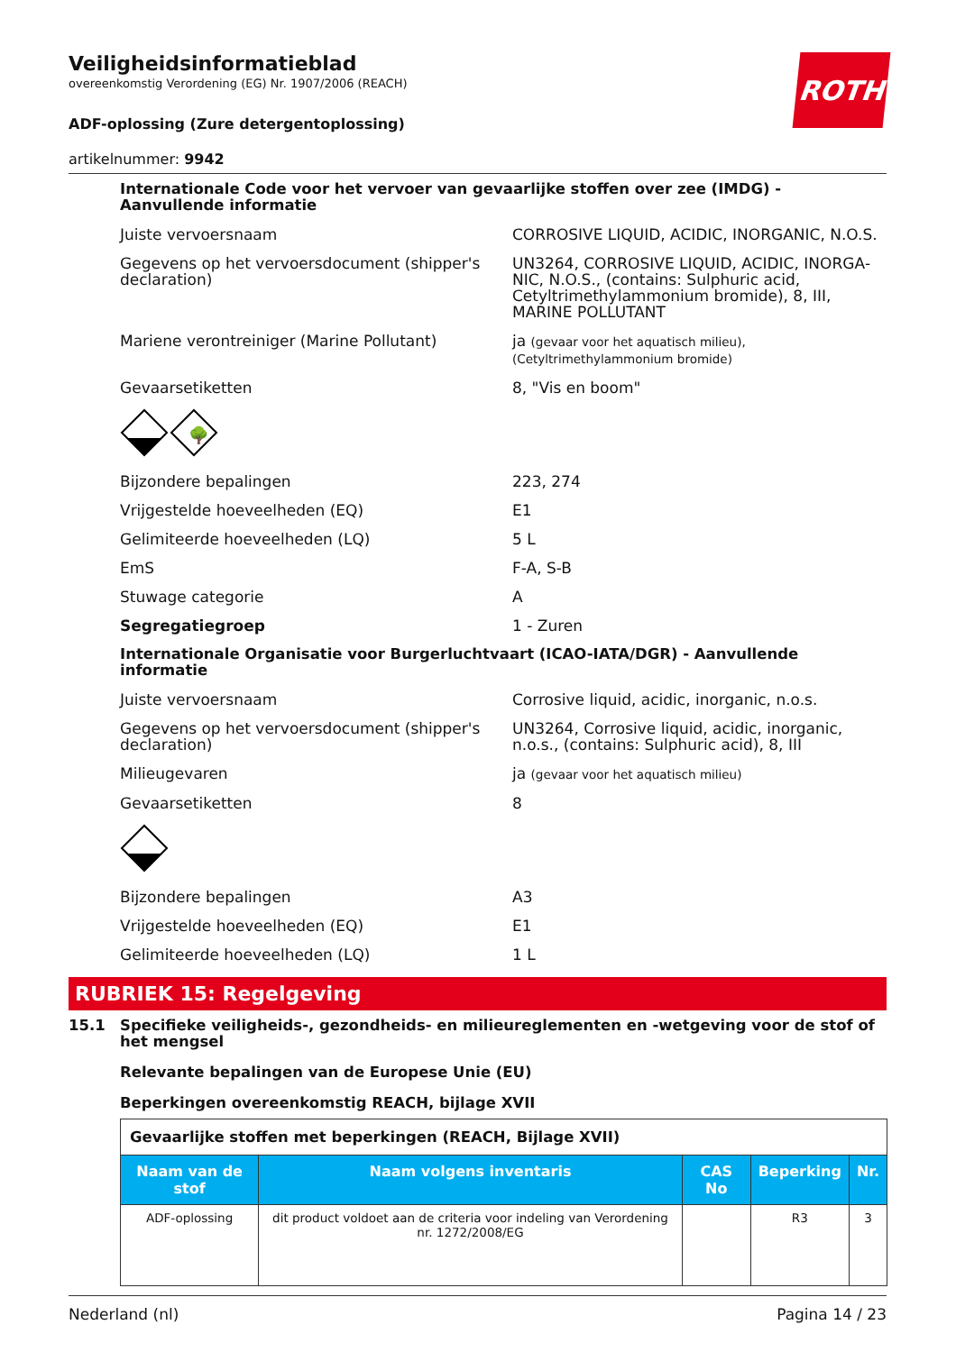Veiligheidsinformatieblad
overeenkomstig Verordening (EG) Nr. 1907/2006 (REACH)
ROTH
ADF-oplossing (Zure detergentoplossing)
artikelnummer: 9942
Internationale Code voor het vervoer van gevaarlijke stoffen over zee (IMDG) - Aanvullende informatie
Juiste vervoersnaam CORROSIVE LIQUID, ACIDIC, INORGANIC, N.O.S.
Gegevens op het vervoersdocument (shipper's declaration)
UN3264, CORROSIVE LIQUID, ACIDIC, INORGA­NIC, N.O.S., (contains: Sulphuric acid, Cetyltrime­thylammonium bromide), 8, III, MARINE POLLU­TANT
Mariene verontreiniger (Marine Pollutant) ja (gevaar voor het aquatisch milieu), (Cetyltrimethylammonium bromide)
Gevaarsetiketten 8, "Vis en boom"
🌳
Bijzondere bepalingen 223, 274
Vrijgestelde hoeveelheden (EQ) E1
Gelimiteerde hoeveelheden (LQ) 5 L
EmS F-A, S-B
Stuwage categorie A
Segregatiegroep 1 - Zuren
Internationale Organisatie voor Burgerluchtvaart (ICAO-IATA/DGR) - Aanvullende informatie
Juiste vervoersnaam Corrosive liquid, acidic, inorganic, n.o.s.
Gegevens op het vervoersdocument (shipper's declaration)
UN3264, Corrosive liquid, acidic, inorganic, n.o.s., (contains: Sulphuric acid), 8, III
Milieugevaren ja (gevaar voor het aquatisch milieu)
Gevaarsetiketten 8
Bijzondere bepalingen A3
Vrijgestelde hoeveelheden (EQ) E1
Gelimiteerde hoeveelheden (LQ) 1 L
RUBRIEK 15: Regelgeving
15.1 Specifieke veiligheids-, gezondheids- en milieureglementen en -wetgeving voor de stof of het mengsel
Relevante bepalingen van de Europese Unie (EU)
Beperkingen overeenkomstig REACH, bijlage XVII
| Gevaarlijke stoffen met beperkingen (REACH, Bijlage XVII) | | | | |
| Naam van de stof | Naam volgens inventaris | CAS No | Beperking | Nr. |
| ADF-oplossing | dit product voldoet aan de criteria voor indeling van Verordening nr. 1272/2008/EG | | R3 | 3 |
Nederland (nl) Pagina 14 / 23